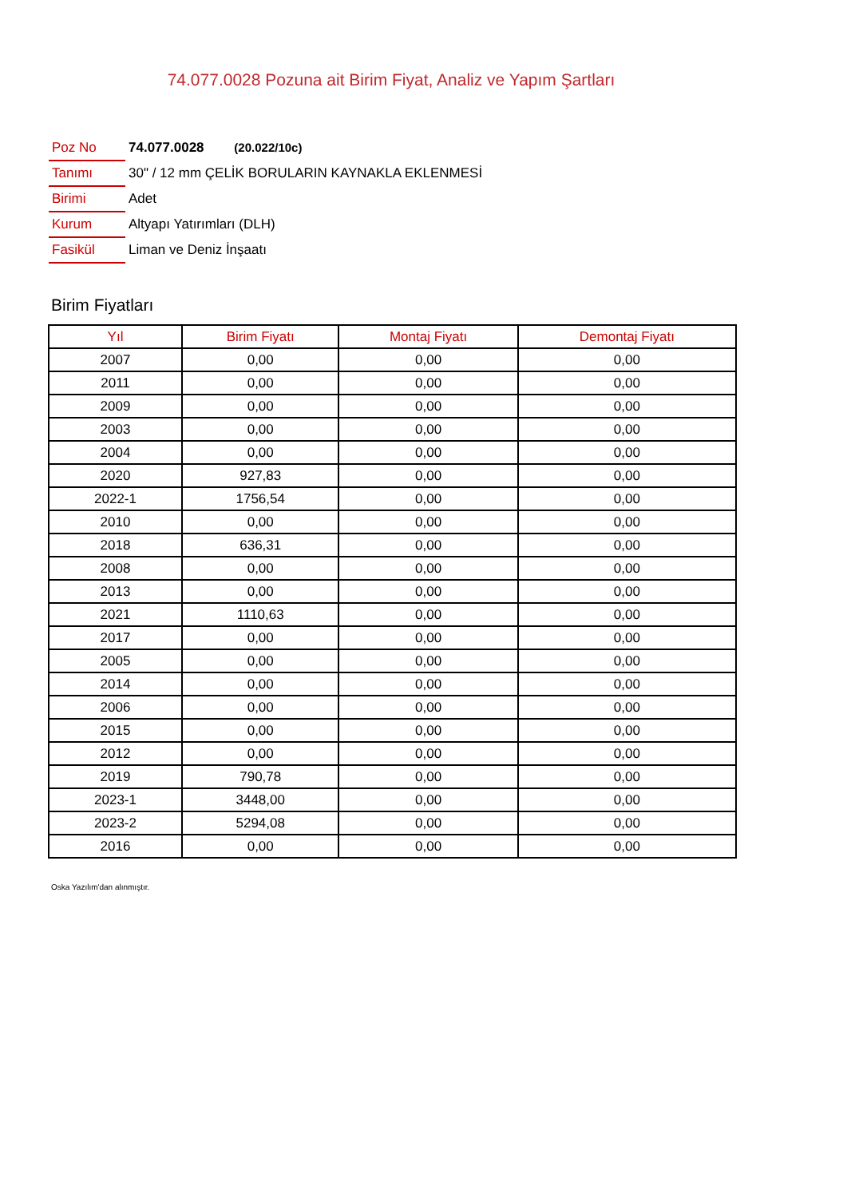74.077.0028 Pozuna ait Birim Fiyat, Analiz ve Yapım Şartları
| Poz No | 74.077.0028 (20.022/10c) |
| Tanımı | 30" / 12 mm ÇELİK BORULARIN KAYNAKLA EKLENMESİ |
| Birimi | Adet |
| Kurum | Altyapı Yatırımları (DLH) |
| Fasikül | Liman ve Deniz İnşaatı |
Birim Fiyatları
| Yıl | Birim Fiyatı | Montaj Fiyatı | Demontaj Fiyatı |
| --- | --- | --- | --- |
| 2007 | 0,00 | 0,00 | 0,00 |
| 2011 | 0,00 | 0,00 | 0,00 |
| 2009 | 0,00 | 0,00 | 0,00 |
| 2003 | 0,00 | 0,00 | 0,00 |
| 2004 | 0,00 | 0,00 | 0,00 |
| 2020 | 927,83 | 0,00 | 0,00 |
| 2022-1 | 1756,54 | 0,00 | 0,00 |
| 2010 | 0,00 | 0,00 | 0,00 |
| 2018 | 636,31 | 0,00 | 0,00 |
| 2008 | 0,00 | 0,00 | 0,00 |
| 2013 | 0,00 | 0,00 | 0,00 |
| 2021 | 1110,63 | 0,00 | 0,00 |
| 2017 | 0,00 | 0,00 | 0,00 |
| 2005 | 0,00 | 0,00 | 0,00 |
| 2014 | 0,00 | 0,00 | 0,00 |
| 2006 | 0,00 | 0,00 | 0,00 |
| 2015 | 0,00 | 0,00 | 0,00 |
| 2012 | 0,00 | 0,00 | 0,00 |
| 2019 | 790,78 | 0,00 | 0,00 |
| 2023-1 | 3448,00 | 0,00 | 0,00 |
| 2023-2 | 5294,08 | 0,00 | 0,00 |
| 2016 | 0,00 | 0,00 | 0,00 |
Oska Yazılım'dan alınmıştır.